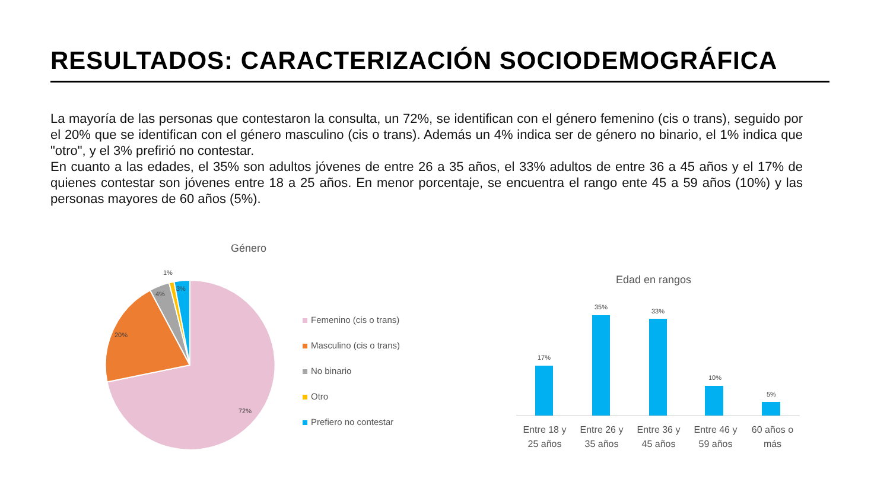RESULTADOS: CARACTERIZACIÓN SOCIODEMOGRÁFICA
La mayoría de las personas que contestaron la consulta, un 72%, se identifican con el género femenino (cis o trans), seguido por el 20% que se identifican con el género masculino (cis o trans). Además un 4% indica ser de género no binario, el 1% indica que "otro", y el 3% prefirió no contestar.
En cuanto a las edades, el 35% son adultos jóvenes de entre 26 a 35 años, el 33% adultos de entre 36 a 45 años y el 17% de quienes contestar son jóvenes entre 18 a 25 años. En menor porcentaje, se encuentra el rango ente 45 a 59 años (10%) y las personas mayores de 60 años (5%).
Género
1%
4%
3%
20%
72%
Femenino (cis o trans)
Masculino (cis o trans)
No binario
Otro
Prefiero no contestar
Edad en rangos
17%
35%
33%
10%
5%
Entre 18 y
25 años
Entre 26 y
35 años
Entre 36 y
45 años
Entre 46 y
59 años
60 años o
más